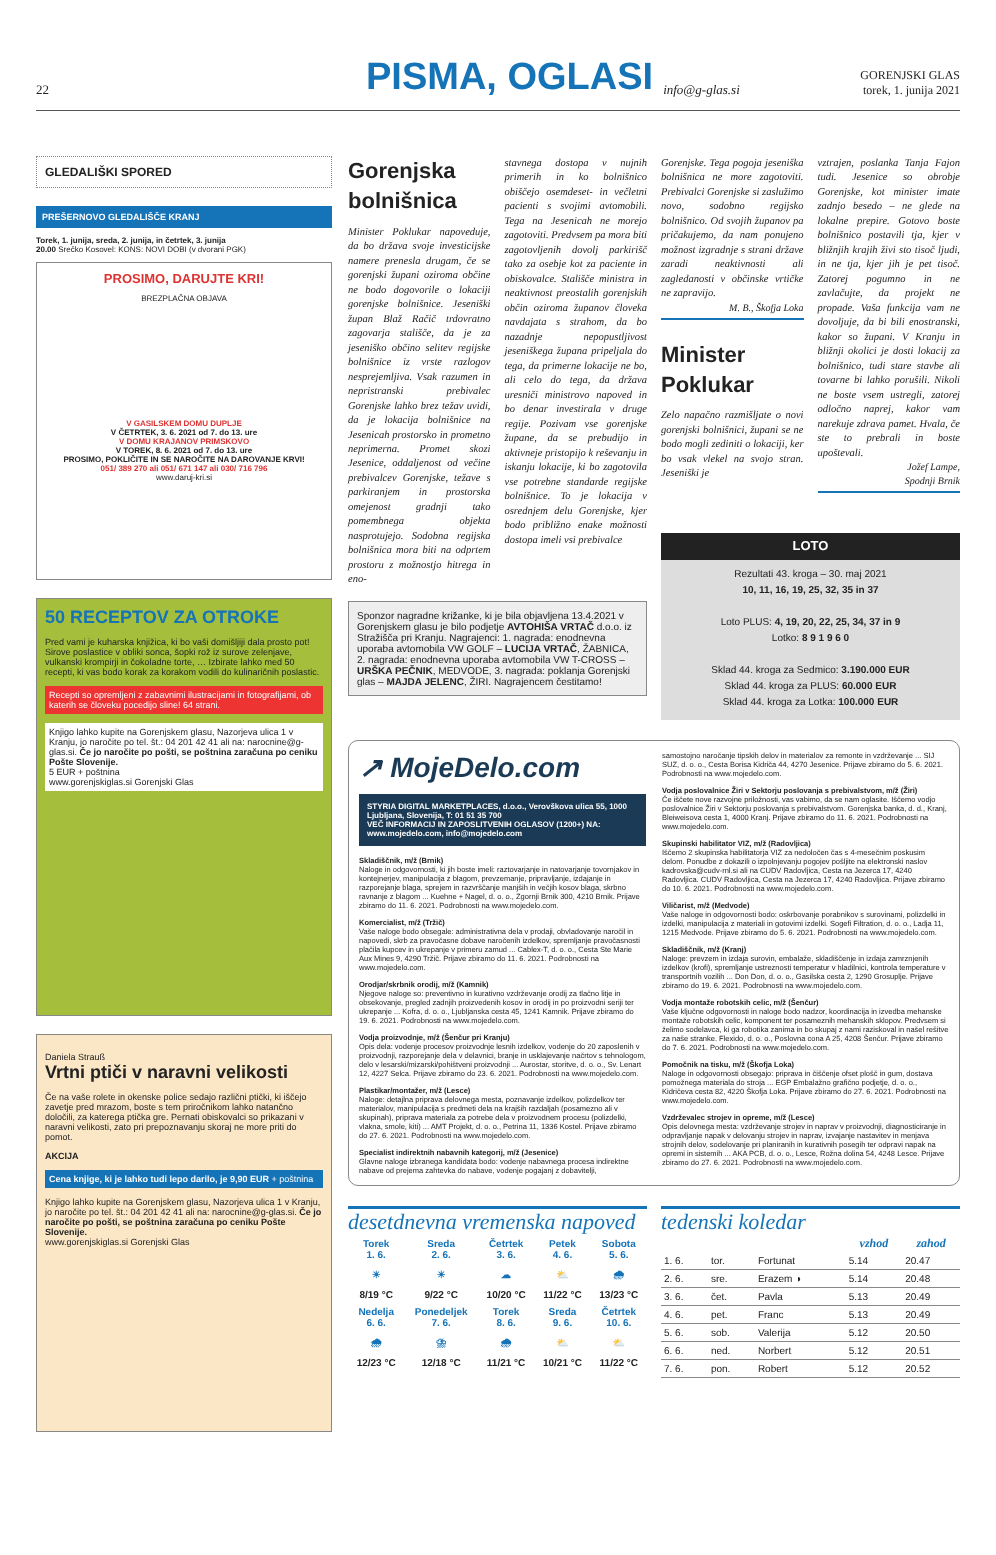22
PISMA, OGLASI
info@g-glas.si
GORENJSKI GLAS
torek, 1. junija 2021
GLEDALIŠKI SPORED
PREŠERNOVO GLEDALIŠČE KRANJ
Torek, 1. junija, sreda, 2. junija, in četrtek, 3. junija
20.00 Srečko Kosovel: KONS: NOVI DOBI (v dvorani PGK)
PROSIMO, DARUJTE KRI!
BREZPLAČNA OBJAVA
V GASILSKEM DOMU DUPLJE
V ČETRTEK, 3. 6. 2021 od 7. do 13. ure
V DOMU KRAJANOV PRIMSKOVO
V TOREK, 8. 6. 2021 od 7. do 13. ure
PROSIMO, POKLIČITE IN SE NAROČITE NA DAROVANJE KRVI!
051/ 389 270 ali 051/ 671 147 ali 030/ 716 796
www.daruj-kri.si
50 RECEPTOV ZA OTROKE
Pred vami je kuharska knjižica, ki bo vaši domišljiji dala prosto pot! Sirove poslastice v obliki sonca, šopki rož iz surove zelenjave, vulkanski krompirji in čokoladne torte, … Izbirate lahko med 50 recepti, ki vas bodo korak za korakom vodili do kulinaričnih poslastic.
Recepti so opremljeni z zabavnimi ilustracijami in fotografijami, ob katerih se človeku pocedijo sline! 64 strani.
Knjigo lahko kupite na Gorenjskem glasu, Nazorjeva ulica 1 v Kranju, jo naročite po tel. št.: 04 201 42 41 ali na: narocnine@g-glas.si. Če jo naročite po pošti, se poštnina zaračuna po ceniku Pošte Slovenije.
5 EUR + poštnina
www.gorenjskiglas.si Gorenjski Glas
Daniela Strauß
Vrtni ptiči v naravni velikosti
Če na vaše rolete in okenske police sedajo različni ptički, ki iščejo zavetje pred mrazom, boste s tem priročnikom lahko natančno določili, za katerega ptička gre. Pernati obiskovalci so prikazani v naravni velikosti, zato pri prepoznavanju skoraj ne more priti do pomot.
AKCIJA
Cena knjige, ki je lahko tudi lepo darilo, je 9,90 EUR + poštnina
Knjigo lahko kupite na Gorenjskem glasu, Nazorjeva ulica 1 v Kranju, jo naročite po tel. št.: 04 201 42 41 ali na: narocnine@g-glas.si. Če jo naročite po pošti, se poštnina zaračuna po ceniku Pošte Slovenije.
www.gorenjskiglas.si Gorenjski Glas
Gorenjska bolnišnica
Minister Poklukar napoveduje, da bo država svoje investicijske namere prenesla drugam, če se gorenjski župani oziroma občine ne bodo dogovorile o lokaciji gorenjske bolnišnice. Jeseniški župan Blaž Račič trdovratno zagovarja stališče, da je za jeseniško občino selitev regijske bolnišnice iz vrste razlogov nesprejemljiva. Vsak razumen in nepristranski prebivalec Gorenjske lahko brez težav uvidi, da je lokacija bolnišnice na Jesenicah prostorsko in prometno neprimerna. Promet skozi Jesenice, oddaljenost od večine prebivalcev Gorenjske, težave s parkiranjem in prostorska omejenost gradnji tako pomembnega objekta nasprotujejo. Sodobna regijska bolnišnica mora biti na odprtem prostoru z možnostjo hitrega in eno-
stavnega dostopa v nujnih primerih in ko bolnišnico obiščejo osemdeset- in večletni pacienti s svojimi avtomobili. Tega na Jesenicah ne morejo zagotoviti. Predvsem pa mora biti zagotovljenih dovolj parkirišč tako za osebje kot za paciente in obiskovalce. Stališče ministra in neaktivnost preostalih gorenjskih občin oziroma županov človeka navdajata s strahom, da bo nazadnje nepopustljivost jeseniškega župana pripeljala do tega, da primerne lokacije ne bo, ali celo do tega, da država uresniči ministrovo napoved in bo denar investirala v druge regije. Pozivam vse gorenjske župane, da se prebudijo in aktivneje pristopijo k reševanju in iskanju lokacije, ki bo zagotovila vse potrebne standarde regijske bolnišnice. To je lokacija v osrednjem delu Gorenjske, kjer bodo približno enake možnosti dostopa imeli vsi prebivalce
Sponzor nagradne križanke, ki je bila objavljena 13.4.2021 v Gorenjskem glasu je bilo podjetje AVTOHIŠA VRTAČ d.o.o. iz Stražišča pri Kranju. Nagrajenci: 1. nagrada: enodnevna uporaba avtomobila VW GOLF – LUCIJA VRTAČ, ŽABNICA, 2. nagrada: enodnevna uporaba avtomobila VW T-CROSS – URŠKA PEČNIK, MEDVODE, 3. nagrada: poklanja Gorenjski glas – MAJDA JELENC, ŽIRI. Nagrajencem čestitamo!
Gorenjske. Tega pogoja jeseniška bolnišnica ne more zagotoviti. Prebivalci Gorenjske si zaslužimo novo, sodobno regijsko bolnišnico. Od svojih županov pa pričakujemo, da nam ponujeno možnost izgradnje s strani države zaradi neaktivnosti ali zagledanosti v občinske vrtičke ne zapravijo.
M. B., Škofja Loka
Minister Poklukar
Zelo napačno razmišljate o novi gorenjski bolnišnici, župani se ne bodo mogli zediniti o lokaciji, ker bo vsak vlekel na svojo stran. Jeseniški je
vztrajen, poslanka Tanja Fajon tudi. Jesenice so obrobje Gorenjske, kot minister imate zadnjo besedo – ne glede na lokalne prepire. Gotovo boste bolnišnico postavili tja, kjer v bližnjih krajih živi sto tisoč ljudi, in ne tja, kjer jih je pet tisoč. Zatorej pogumno in ne zavlačujte, da projekt ne propade. Vaša funkcija vam ne dovoljuje, da bi bili enostranski, kakor so župani. V Kranju in bližnji okolici je dosti lokacij za bolnišnico, tudi stare stavbe ali tovarne bi lahko porušili. Nikoli ne boste vsem ustregli, zatorej odločno naprej, kakor vam narekuje zdrava pamet. Hvala, če ste to prebrali in boste upoštevali.
Jožef Lampe,
Spodnji Brnik
LOTO
Rezultati 43. kroga – 30. maj 2021
10, 11, 16, 19, 25, 32, 35 in 37
Loto PLUS: 4, 19, 20, 22, 25, 34, 37 in 9
Lotko: 8 9 1 9 6 0
Sklad 44. kroga za Sedmico: 3.190.000 EUR
Sklad 44. kroga za PLUS: 60.000 EUR
Sklad 44. kroga za Lotka: 100.000 EUR
↗ MojeDelo.com
STYRIA DIGITAL MARKETPLACES, d.o.o., Verovškova ulica 55, 1000 Ljubljana, Slovenija, T: 01 51 35 700
VEČ INFORMACIJ IN ZAPOSLITVENIH OGLASOV (1200+) NA: www.mojedelo.com, info@mojedelo.com
Skladiščnik, m/ž (Brnik)
Naloge in odgovornosti, ki jih boste imeli: raztovarjanje in natovarjanje tovornjakov in kontejnerjev, manipulacija z blagom, prevzemanje, pripravljanje, izdajanje in razporejanje blaga, sprejem in razvrščanje manjših in večjih kosov blaga, skrbno ravnanje z blagom ... Kuehne + Nagel, d. o. o., Zgornji Brnik 300, 4210 Brnik. Prijave zbiramo do 11. 6. 2021. Podrobnosti na www.mojedelo.com.
Komercialist, m/ž (Tržič)
Vaše naloge bodo obsegale: administrativna dela v prodaji, obvladovanje naročil in napovedi, skrb za pravočasne dobave naročenih izdelkov, spremljanje pravočasnosti plačila kupcev in ukrepanje v primeru zamud ... Cablex-T, d. o. o., Cesta Ste Marie Aux Mines 9, 4290 Tržič. Prijave zbiramo do 11. 6. 2021. Podrobnosti na www.mojedelo.com.
Orodjar/skrbnik orodij, m/ž (Kamnik)
Njegove naloge so: preventivno in kurativno vzdrževanje orodij za tlačno litje in obsekovanje, pregled zadnjih proizvedenih kosov in orodij in po proizvodni seriji ter ukrepanje ... Kofra, d. o. o., Ljubljanska cesta 45, 1241 Kamnik. Prijave zbiramo do 19. 6. 2021. Podrobnosti na www.mojedelo.com.
Vodja proizvodnje, m/ž (Šenčur pri Kranju)
Opis dela: vodenje procesov proizvodnje lesnih izdelkov, vodenje do 20 zaposlenih v proizvodnji, razporejanje dela v delavnici, branje in usklajevanje načrtov s tehnologom, delo v lesarski/mizarski/pohištveni proizvodnji ... Aurostar, storitve, d. o. o., Sv. Lenart 12, 4227 Selca. Prijave zbiramo do 23. 6. 2021. Podrobnosti na www.mojedelo.com.
Plastikar/montažer, m/ž (Lesce)
Naloge: detajlna priprava delovnega mesta, poznavanje izdelkov, polizdelkov ter materialov, manipulacija s predmeti dela na krajših razdaljah (posamezno ali v skupinah), priprava materiala za potrebe dela v proizvodnem procesu (polizdelki, vlakna, smole, kiti) ... AMT Projekt, d. o. o., Petrina 11, 1336 Kostel. Prijave zbiramo do 27. 6. 2021. Podrobnosti na www.mojedelo.com.
Specialist indirektnih nabavnih kategorij, m/ž (Jesenice)
Glavne naloge izbranega kandidata bodo: vodenje nabavnega procesa indirektne nabave od prejema zahtevka do nabave, vodenje pogajanj z dobavitelji,
samostojno naročanje tipskih delov in materialov za remonte in vzdrževanje ... SIJ SUZ, d. o. o., Cesta Borisa Kidriča 44, 4270 Jesenice. Prijave zbiramo do 5. 6. 2021. Podrobnosti na www.mojedelo.com.
Vodja poslovalnice Žiri v Sektorju poslovanja s prebivalstvom, m/ž (Žiri)
Če iščete nove razvojne priložnosti, vas vabimo, da se nam oglasite. Iščemo vodjo poslovalnice Žiri v Sektorju poslovanja s prebivalstvom. Gorenjska banka, d. d., Kranj, Bleiweisova cesta 1, 4000 Kranj. Prijave zbiramo do 11. 6. 2021. Podrobnosti na www.mojedelo.com.
Skupinski habilitator VIZ, m/ž (Radovljica)
Iščemo 2 skupinska habilitatorja VIZ za nedoločen čas s 4-mesečnim poskusim delom. Ponudbe z dokazili o izpolnjevanju pogojev pošljite na elektronski naslov kadrovska@cudv-rnl.si ali na CUDV Radovljica, Cesta na Jezerca 17, 4240 Radovljica. CUDV Radovljica, Cesta na Jezerca 17, 4240 Radovljica. Prijave zbiramo do 10. 6. 2021. Podrobnosti na www.mojedelo.com.
Viličarist, m/ž (Medvode)
Vaše naloge in odgovornosti bodo: oskrbovanje porabnikov s surovinami, polizdelki in izdelki, manipulacija z materiali in gotovimi izdelki. Sogefi Filtration, d. o. o., Ladja 11, 1215 Medvode. Prijave zbiramo do 5. 6. 2021. Podrobnosti na www.mojedelo.com.
Skladiščnik, m/ž (Kranj)
Naloge: prevzem in izdaja surovin, embalaže, skladiščenje in izdaja zamrznjenih izdelkov (krofi), spremljanje ustreznosti temperatur v hladilnici, kontrola temperature v transportnih vozilih ... Don Don, d. o. o., Gasilska cesta 2, 1290 Grosuplje. Prijave zbiramo do 19. 6. 2021. Podrobnosti na www.mojedelo.com.
Vodja montaže robotskih celic, m/ž (Šenčur)
Vaše ključne odgovornosti in naloge bodo nadzor, koordinacija in izvedba mehanske montaže robotskih celic, komponent ter posameznih mehanskih sklopov. Predvsem si želimo sodelavca, ki ga robotika zanima in bo skupaj z nami raziskoval in našel rešitve za naše stranke. Flexido, d. o. o., Poslovna cona A 25, 4208 Šenčur. Prijave zbiramo do 7. 6. 2021. Podrobnosti na www.mojedelo.com.
Pomočnik na tisku, m/ž (Škofja Loka)
Naloge in odgovornosti obsegajo: priprava in čiščenje ofset plošč in gum, dostava pomožnega materiala do stroja ... EGP Embalažno grafično podjetje, d. o. o., Kidričeva cesta 82, 4220 Škofja Loka. Prijave zbiramo do 27. 6. 2021. Podrobnosti na www.mojedelo.com.
Vzdrževalec strojev in opreme, m/ž (Lesce)
Opis delovnega mesta: vzdrževanje strojev in naprav v proizvodnji, diagnosticiranje in odpravljanje napak v delovanju strojev in naprav, izvajanje nastavitev in menjava strojnih delov, sodelovanje pri planiranih in kurativnih posegih ter odpravi napak na opremi in sistemih ... AKA PCB, d. o. o., Lesce, Rožna dolina 54, 4248 Lesce. Prijave zbiramo do 27. 6. 2021. Podrobnosti na www.mojedelo.com.
desetdnevna vremenska napoved
| Torek 1. 6. | Sreda 2. 6. | Četrtek 3. 6. | Petek 4. 6. | Sobota 5. 6. |
| ☀ | ☀ | ☁ | ⛅ | 🌧 |
| 8/19 °C | 9/22 °C | 10/20 °C | 11/22 °C | 13/23 °C |
| Nedelja 6. 6. | Ponedeljek 7. 6. | Torek 8. 6. | Sreda 9. 6. | Četrtek 10. 6. |
| 🌧 | ⛈ | 🌧 | ⛅ | ⛅ |
| 12/23 °C | 12/18 °C | 11/21 °C | 10/21 °C | 11/22 °C |
tedenski koledar
| | | | vzhod | zahod |
| --- | --- | --- | --- | --- |
| 1. 6. | tor. | Fortunat | 5.14 | 20.47 |
| 2. 6. | sre. | Erazem ◑ | 5.14 | 20.48 |
| 3. 6. | čet. | Pavla | 5.13 | 20.49 |
| 4. 6. | pet. | Franc | 5.13 | 20.49 |
| 5. 6. | sob. | Valerija | 5.12 | 20.50 |
| 6. 6. | ned. | Norbert | 5.12 | 20.51 |
| 7. 6. | pon. | Robert | 5.12 | 20.52 |